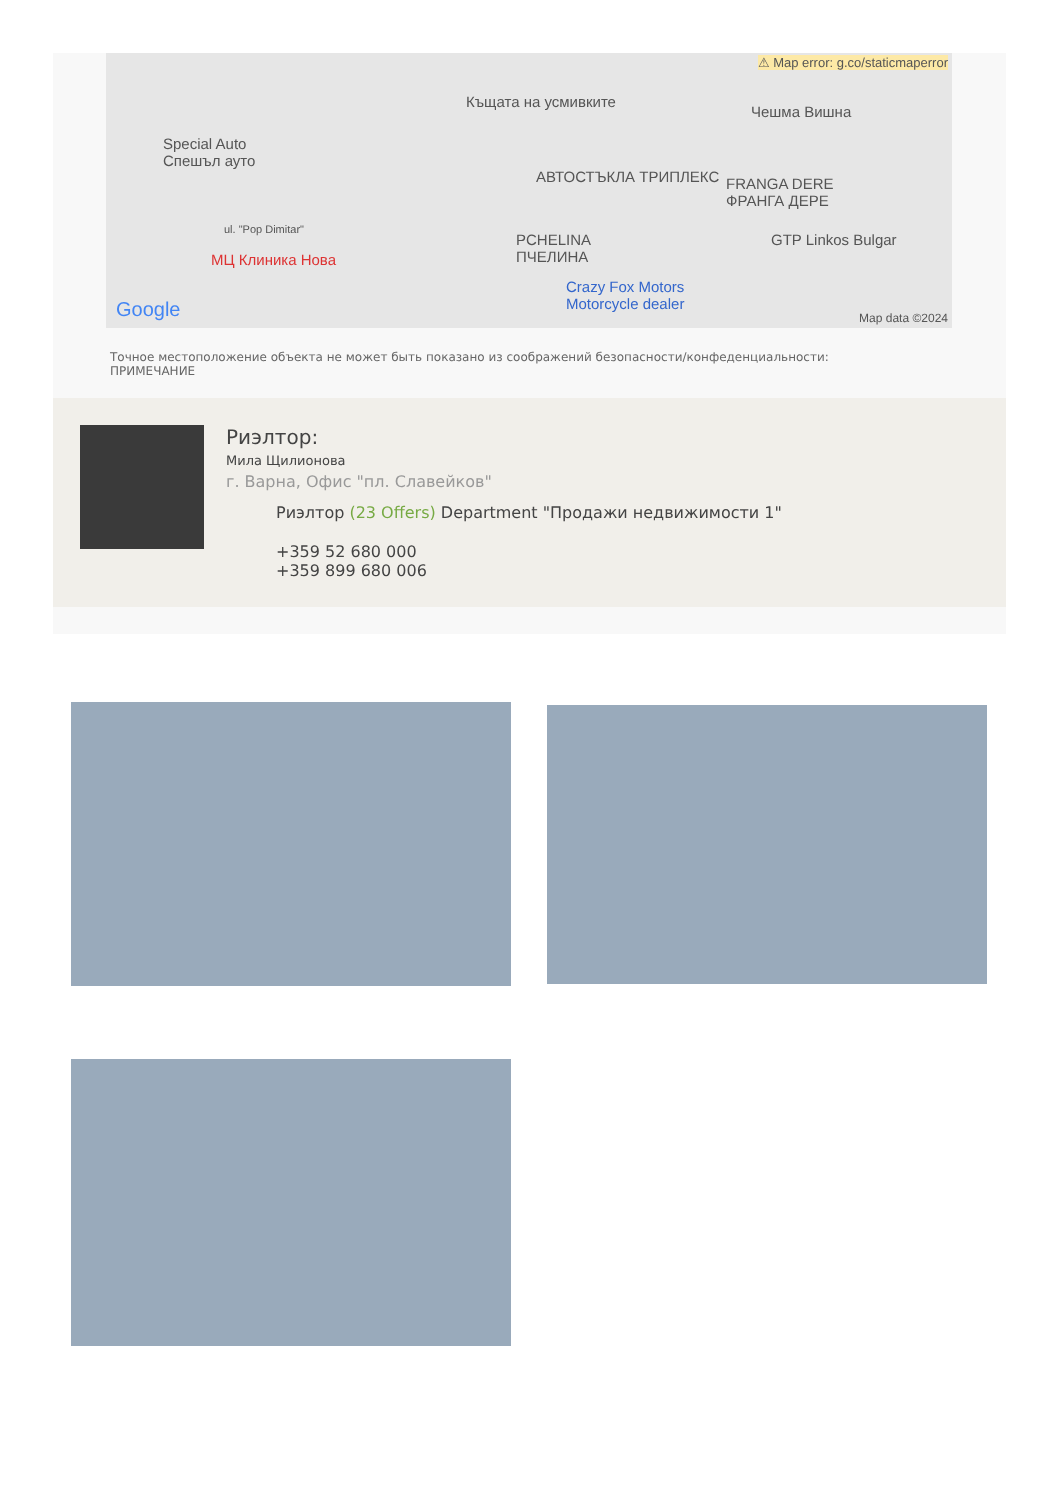⚠ Map error: g.co/staticmaperror
Къщата на усмивките
Чешма Вишна
Special Auto
Спешъл ауто
АВТОСТЪКЛА ТРИПЛЕКС FRANGA DERE
ФРАНГА ДЕРЕ
ul. "Pop Dimitar"
PCHELINA
ПЧЕЛИНА
GTP Linkos Bulgar
МЦ Клиника Нова
Crazy Fox Motors
Motorcycle dealer Google Map data ©2024
Точное местоположение объекта не может быть показано из соображений безопасности/конфеденциальности:
ПРИМЕЧАНИЕ
Риэлтор:
Мила Щилионова
г. Варна, Офис "пл. Славейков"
Риэлтор (23 Offers) Department "Продажи недвижимости 1"
+359 52 680 000
+359 899 680 006